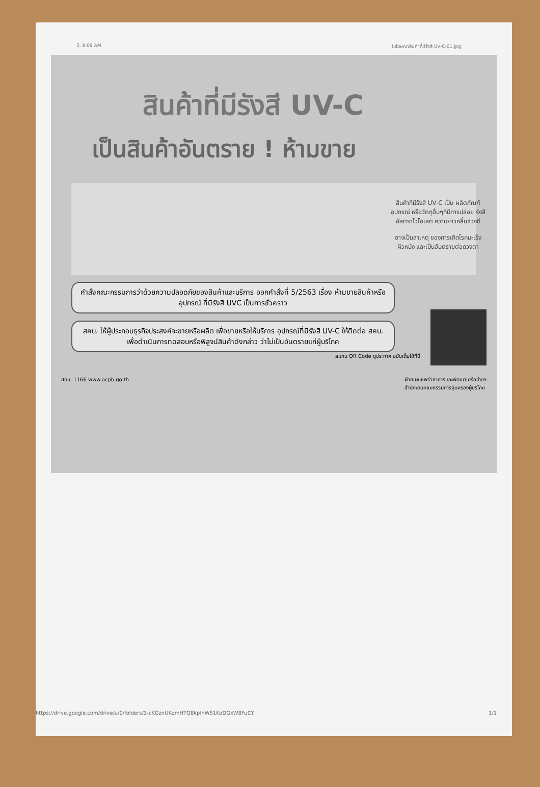3, 9:09 AM ใบโฆษณาสินค้าที่มีรังสี UV-C-01.jpg
สินค้าที่มีรังสี UV-C
เป็นสินค้าอันตราย ! ห้ามขาย
สินค้าที่มีรังสี UV-C เป็น ผลิตภัณฑ์ อุปกรณ์ หรือวัตถุอื่นๆที่มีการปล่อย รังสีอัลตราไวโอเลต ความยาวคลื่นช่วงซี
อาจเป็นสาเหตุ ของการเกิดโรคมะเร็งผิวหนัง และเป็นอันตรายต่อดวงตา
คำสั่งคณะกรรมการว่าด้วยความปลอดภัยของสินค้าและบริการ ออกคำสั่งที่ 5/2563 เรื่อง ห้ามขายสินค้าหรืออุปกรณ์ ที่มีรังสี UVC เป็นการชั่วคราว
สคบ. ให้ผู้ประกอบธุรกิจประสงค์จะขายหรือผลิต เพื่อขายหรือให้บริการ อุปกรณ์ที่มีรังสี UV-C ให้ติดต่อ สคบ. เพื่อดำเนินการทดสอบหรือพิสูจน์สินค้าดังกล่าว ว่าไม่เป็นอันตรายแก่ผู้บริโภค
สแกน QR Code ดูประกาศ ฉบับเต็มได้ที่นี่
สคบ. 1166 www.ocpb.go.th ฝ่ายเผยแพร่วิชาการและพัฒนาเครือข่ายฯ
สำนักงานคณะกรรมการคุ้มครองผู้บริโภค
https://drive.google.com/drive/u/0/folders/1-cKGznUKomHTQ8kpIhWS1KoDGxW8FuCY 1/1